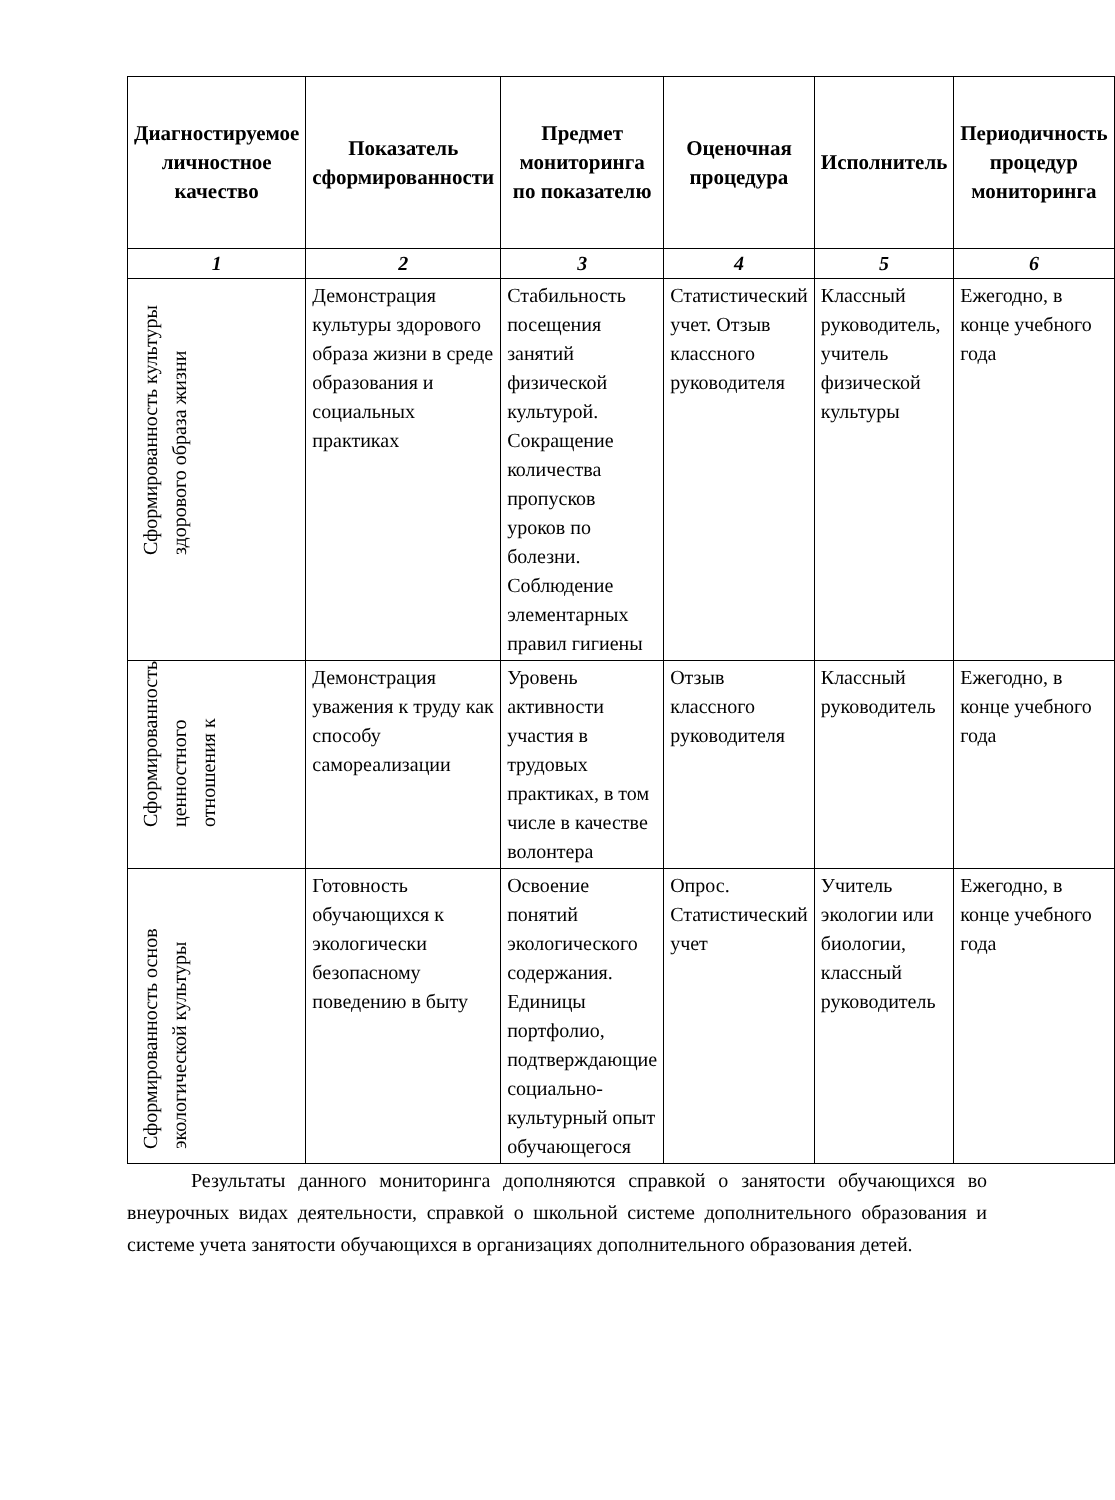| Диагностируемое личностное качество | Показатель сформированности | Предмет мониторинга по показателю | Оценочная процедура | Исполнитель | Периодичность процедур мониторинга |
| --- | --- | --- | --- | --- | --- |
| 1 | 2 | 3 | 4 | 5 | 6 |
| Сформированность культуры здорового образа жизни | Демонстрация культуры здорового образа жизни в среде образования и социальных практиках | Стабильность посещения занятий физической культурой. Сокращение количества пропусков уроков по болезни. Соблюдение элементарных правил гигиены | Статистический учет. Отзыв классного руководителя | Классный руководитель, учитель физической культуры | Ежегодно, в конце учебного года |
| Сформированность ценностного отношения к | Демонстрация уважения к труду как способу самореализации | Уровень активности участия в трудовых практиках, в том числе в качестве волонтера | Отзыв классного руководителя | Классный руководитель | Ежегодно, в конце учебного года |
| Сформированность основ экологической культуры | Готовность обучающихся к экологически безопасному поведению в быту | Освоение понятий экологического содержания. Единицы портфолио, подтверждающие социально-культурный опыт обучающегося | Опрос. Статистический учет | Учитель экологии или биологии, классный руководитель | Ежегодно, в конце учебного года |
Результаты данного мониторинга дополняются справкой о занятости обучающихся во внеурочных видах деятельности, справкой о школьной системе дополнительного образования и системе учета занятости обучающихся в организациях дополнительного образования детей.